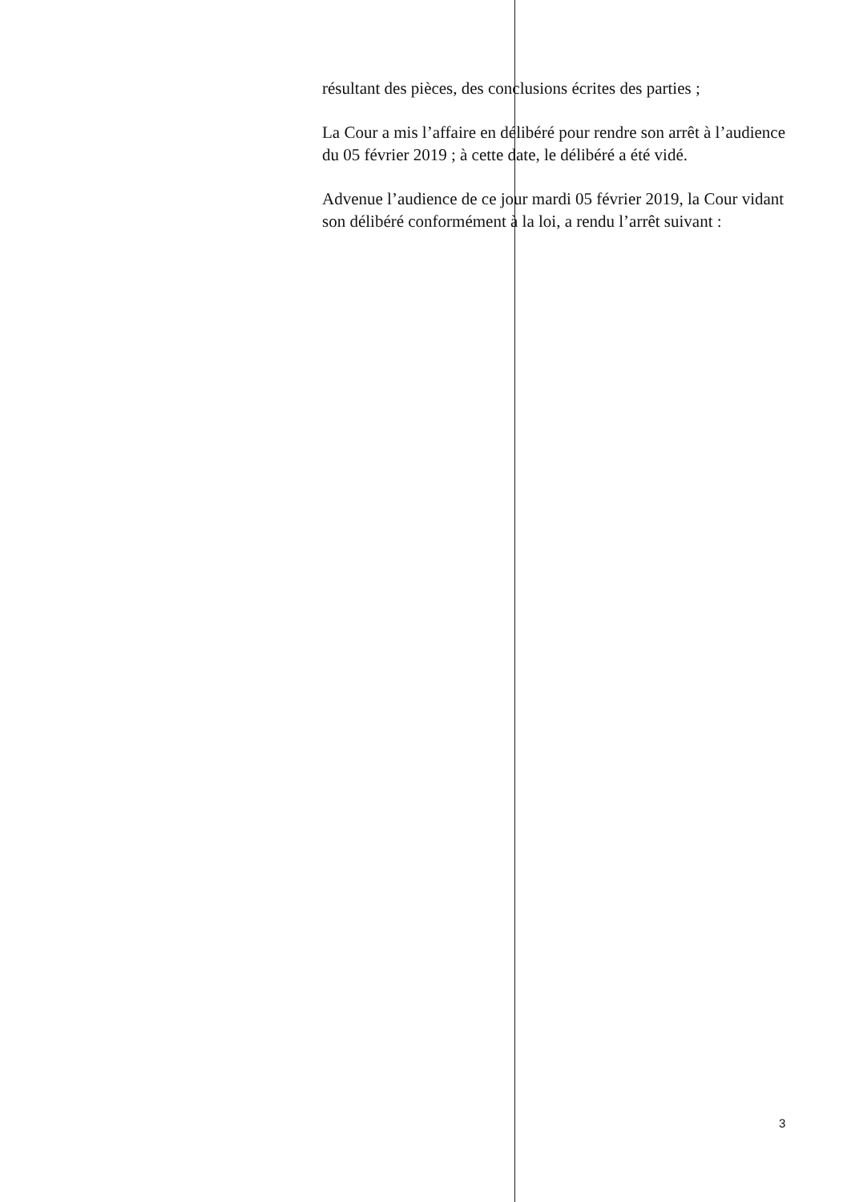résultant des pièces, des conclusions écrites des parties ;
La Cour a mis l’affaire en délibéré pour rendre son arrêt à l’audience du 05 février 2019 ; à cette date, le délibéré a été vidé.
Advenue l’audience de ce jour mardi 05 février 2019, la Cour vidant son délibéré conformément à la loi, a rendu l’arrêt suivant :
3